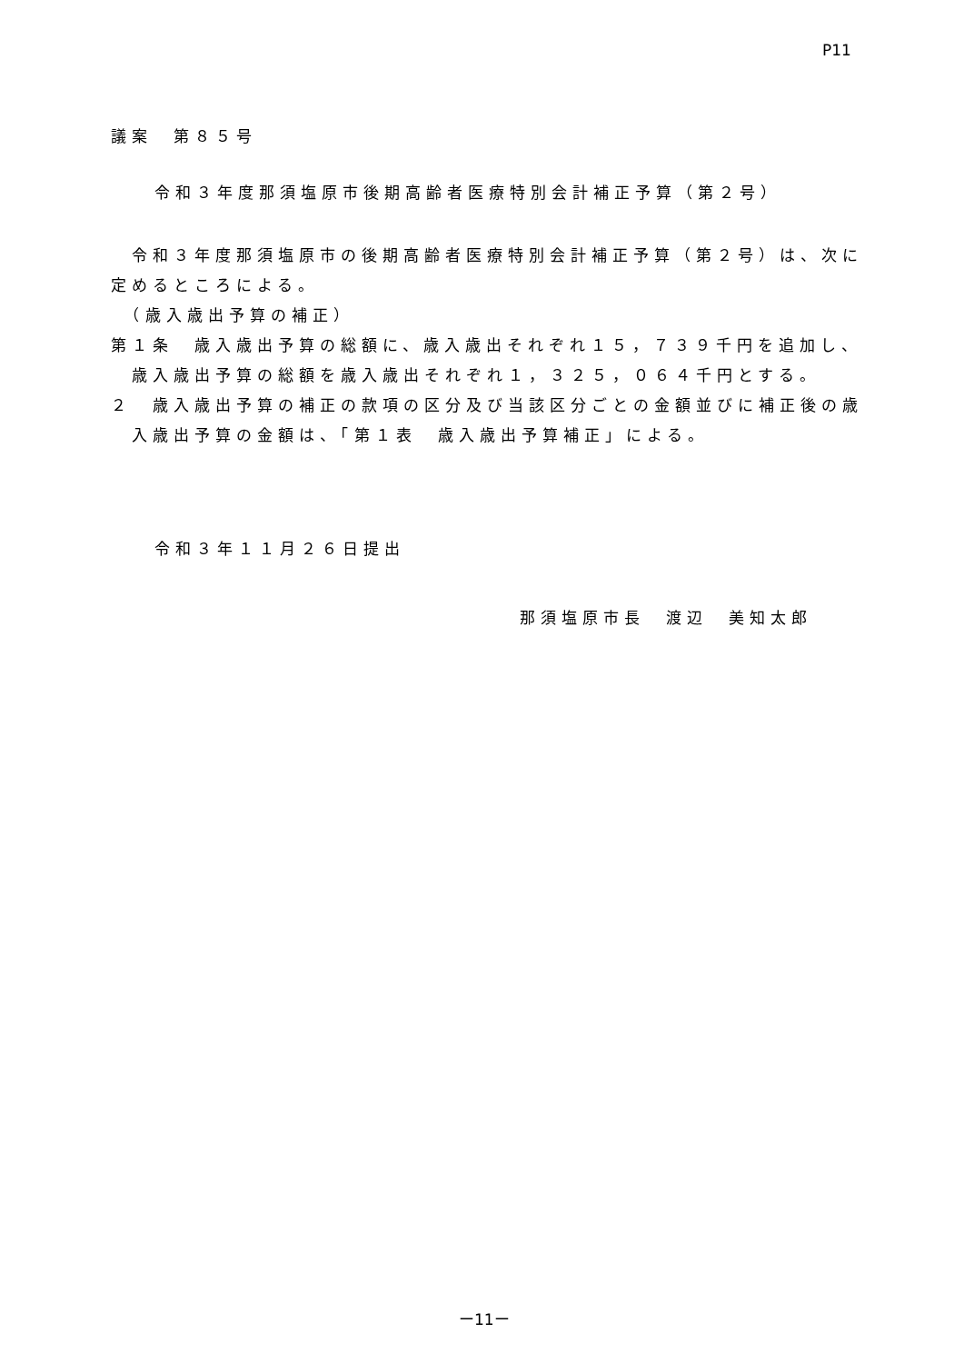P11
議案　第８５号
令和３年度那須塩原市後期高齢者医療特別会計補正予算（第２号）
　令和３年度那須塩原市の後期高齢者医療特別会計補正予算（第２号）は、次に
定めるところによる。
　（歳入歳出予算の補正）
第１条　歳入歳出予算の総額に、歳入歳出それぞれ１５，７３９千円を追加し、
　歳入歳出予算の総額を歳入歳出それぞれ１，３２５，０６４千円とする。
２　歳入歳出予算の補正の款項の区分及び当該区分ごとの金額並びに補正後の歳
　入歳出予算の金額は、「第１表　歳入歳出予算補正」による。
令和３年１１月２６日提出
那須塩原市長　渡辺　美知太郎
ー11ー